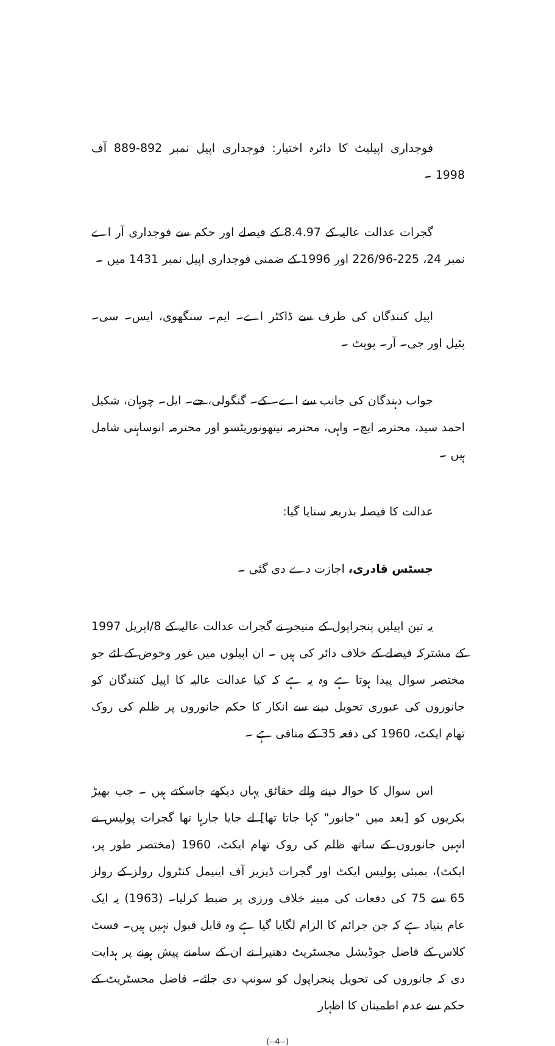فوجداری اپیلیٹ کا دائرہ اختیار: فوجداری اپیل نمبر 892-889 آف 1998 ۔
گجرات عدالت عالیہ کے 8.4.97 کے فیصلے اور حکم سے فوجداری آر اے نمبر 24، 225-226/96 اور 1996 کے ضمنی فوجداری اپیل نمبر 1431 میں ۔
اپیل کنندگان کی طرف سے ڈاکٹر اے۔ ایم۔ سنگھوی، ایس۔ سی۔ پٹیل اور جی۔ آر۔ پوپٹ ۔
جواب دہندگان کی جانب سے اے۔ کے۔ گنگولی، جے۔ ایل۔ چوہان، شکیل احمد سید، محترمہ ایچ۔ واہی، محترمہ نیتھونوریٹسو اور محترمہ انوساہنی شامل ہیں ۔
عدالت کا فیصلہ بذریعہ سنایا گیا:
جسٹس قادری، اجازت دے دی گئی ۔
یہ تین اپیلیں پنجراپول کے منیجر نے گجرات عدالت عالیہ کے 8/اپریل 1997 کے مشترکہ فیصلے کے خلاف دائر کی ہیں ۔ ان اپیلوں میں غور وخوض کے لئے جو مختصر سوال پیدا ہوتا ہے وہ یہ ہے کہ کیا عدالت عالیہ کا اپیل کنندگان کو جانوروں کی عبوری تحویل دینے سے انکار کا حکم جانوروں پر ظلم کی روک تھام ایکٹ، 1960 کی دفعہ 35 کے منافی ہے ۔
اس سوال کا حوالہ دینے والے حقائق یہاں دیکھے جاسکتے ہیں ۔ جب بھیڑ بکریوں کو [بعد میں "جانور" کہا جاتا تھا] لے جایا جارہا تھا گجرات پولیس نے انہیں جانوروں کے ساتھ ظلم کی روک تھام ایکٹ، 1960 (مختصر طور پر، ایکٹ)، بمبئی پولیس ایکٹ اور گجرات ڈیزیز آف اینیمل کنٹرول رولز کے رولز 65 سے 75 کی دفعات کی مبینہ خلاف ورزی پر ضبط کرلیا۔ (1963) یہ ایک عام بنیاد ہے کہ جن جرائم کا الزام لگایا گیا ہے وہ قابل قبول نہیں ہیں۔ فسٹ کلاس کے فاضل جوڈیشل مجسٹریٹ دھنیرا نے ان کے سامنے پیش ہونے پر ہدایت دی کہ جانوروں کی تحویل پنجراپول کو سونپ دی جائے۔ فاضل مجسٹریٹ کے حکم سے عدم اطمینان کا اظہار
(--4--)